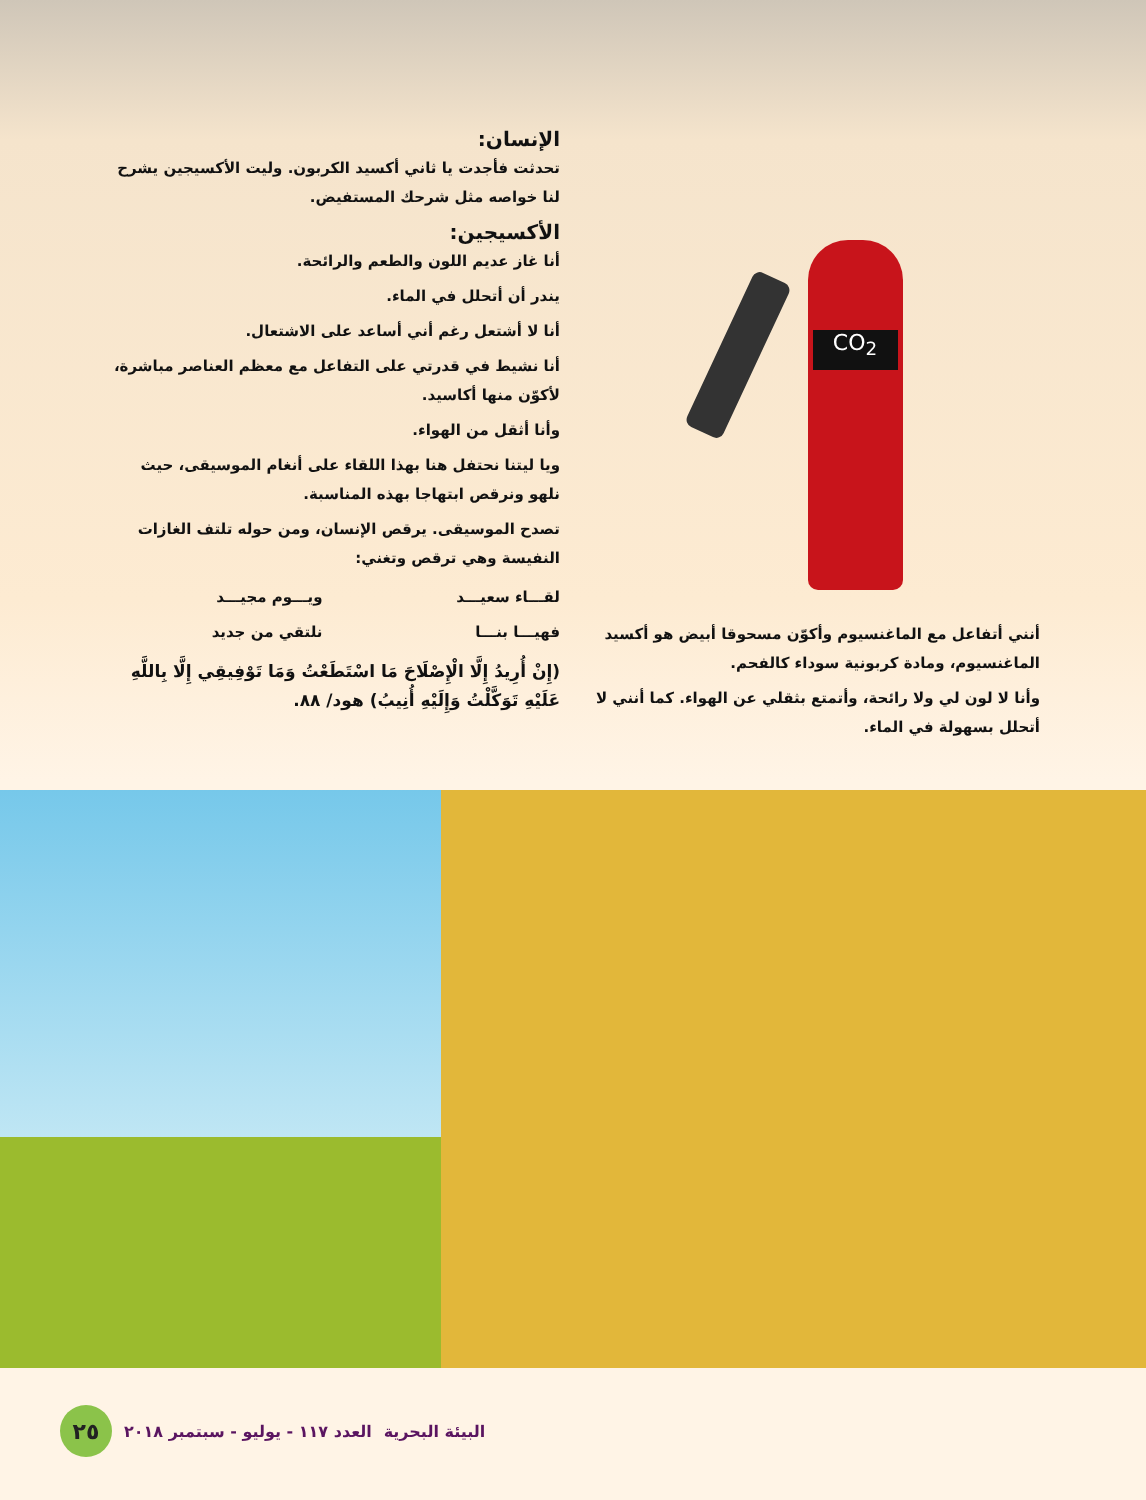الإنسان:
تحدثت فأجدت يا ثاني أكسيد الكربون. وليت الأكسيجين يشرح لنا خواصه مثل شرحك المستفيض.
الأكسيجين:
أنا غاز عديم اللون والطعم والرائحة.
يندر أن أتحلل في الماء.
أنا لا أشتعل رغم أني أساعد على الاشتعال.
أنا نشيط في قدرتي على التفاعل مع معظم العناصر مباشرة، لأكوّن منها أكاسيد.
وأنا أثقل من الهواء.
ويا ليتنا نحتفل هنا بهذا اللقاء على أنغام الموسيقى، حيث نلهو ونرقص ابتهاجا بهذه المناسبة.
تصدح الموسيقى. يرقص الإنسان، ومن حوله تلتف الغازات النفيسة وهي ترقص وتغني:
لقـــاء سعيـــد ويـــوم مجيـــد فهيـــا بنـــا نلتقي من جديد
(إِنْ أُرِيدُ إِلَّا الْإِصْلَاحَ مَا اسْتَطَعْتُ وَمَا تَوْفِيقِي إِلَّا بِاللَّهِ عَلَيْهِ تَوَكَّلْتُ وَإِلَيْهِ أُنِيبُ) هود/ ٨٨.
CO<sub>2</sub>
أنني أتفاعل مع الماغنسيوم وأكوّن مسحوقا أبيض هو أكسيد الماغنسيوم، ومادة كربونية سوداء كالفحم.
وأنا لا لون لي ولا رائحة، وأتمتع بثقلي عن الهواء. كما أنني لا أتحلل بسهولة في الماء.
البيئة البحرية العدد ١١٧ - يوليو - سبتمبر ٢٠١٨ ٢٥